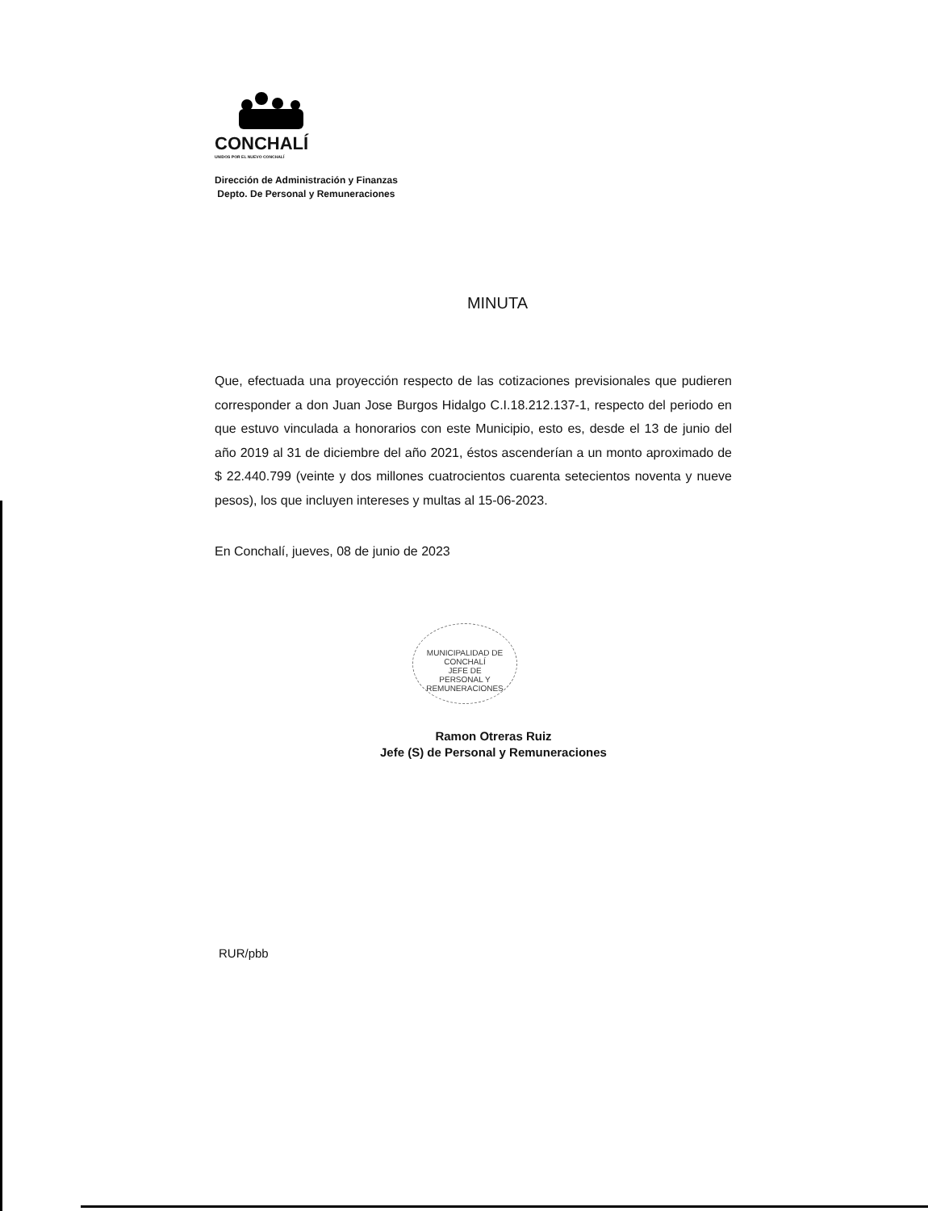CONCHALÍ
UNIDOS POR EL NUEVO CONCHALÍ
Dirección de Administración y Finanzas
Depto. De Personal y Remuneraciones
MINUTA
Que, efectuada una proyección respecto de las cotizaciones previsionales que pudieren corresponder a don Juan Jose Burgos Hidalgo C.I.18.212.137-1, respecto del periodo en que estuvo vinculada a honorarios con este Municipio, esto es, desde el 13 de junio del año 2019 al 31 de diciembre del año 2021, éstos ascenderían a un monto aproximado de $ 22.440.799 (veinte y dos millones cuatrocientos cuarenta setecientos noventa y nueve pesos), los que incluyen intereses y multas al 15-06-2023.
En Conchalí, jueves, 08 de junio de 2023
MUNICIPALIDAD DE CONCHALÍ
JEFE DE
PERSONAL Y
REMUNERACIONES
Ramon Otreras Ruiz
Jefe (S) de Personal y Remuneraciones
RUR/pbb